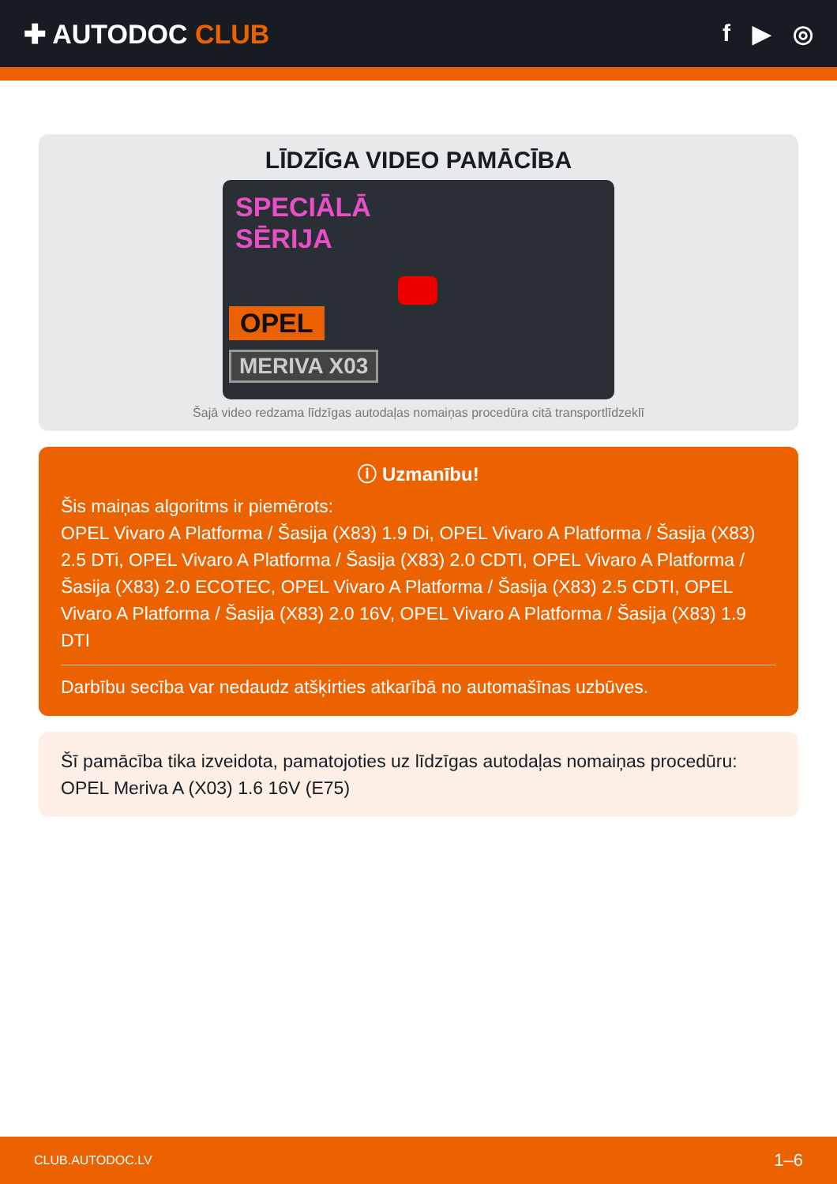✚ AUTODOC CLUB f ▶ ◎
LĪDZĪGA VIDEO PAMĀCĪBA
SPECIĀLĀ
SĒRIJA
OPEL
MERIVA X03
Šajā video redzama līdzīgas autodaļas nomaiņas procedūra citā transportlīdzeklī
ⓘ Uzmanību!
Šis maiņas algoritms ir piemērots:
OPEL Vivaro A Platforma / Šasija (X83) 1.9 Di, OPEL Vivaro A Platforma / Šasija (X83) 2.5 DTi, OPEL Vivaro A Platforma / Šasija (X83) 2.0 CDTI, OPEL Vivaro A Platforma / Šasija (X83) 2.0 ECOTEC, OPEL Vivaro A Platforma / Šasija (X83) 2.5 CDTI, OPEL Vivaro A Platforma / Šasija (X83) 2.0 16V, OPEL Vivaro A Platforma / Šasija (X83) 1.9 DTI
Darbību secība var nedaudz atšķirties atkarībā no automašīnas uzbūves.
Šī pamācība tika izveidota, pamatojoties uz līdzīgas autodaļas nomaiņas procedūru: OPEL Meriva A (X03) 1.6 16V (E75)
CLUB.AUTODOC.LV 1–6